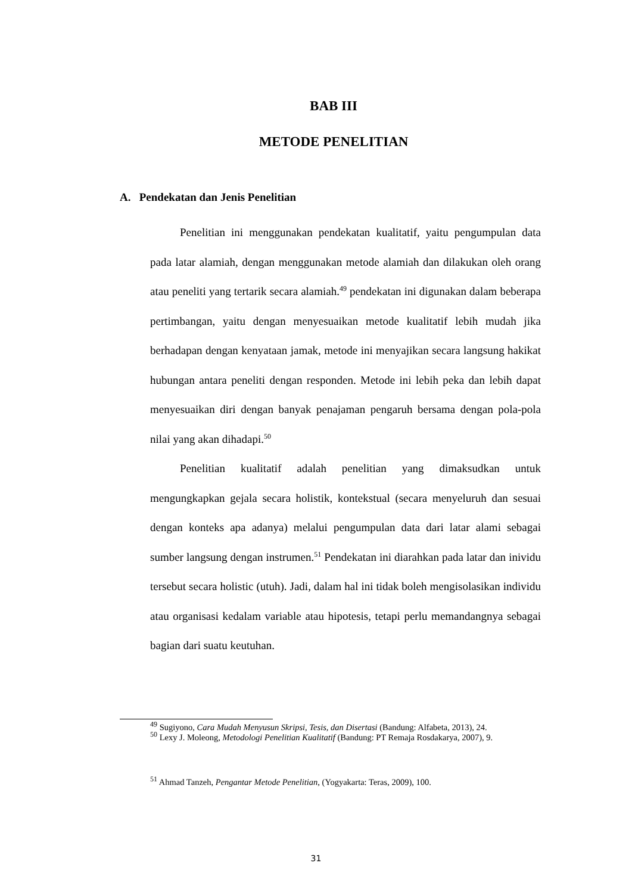BAB III
METODE PENELITIAN
A. Pendekatan dan Jenis Penelitian
Penelitian ini menggunakan pendekatan kualitatif, yaitu pengumpulan data pada latar alamiah, dengan menggunakan metode alamiah dan dilakukan oleh orang atau peneliti yang tertarik secara alamiah.<sup>49</sup> pendekatan ini digunakan dalam beberapa pertimbangan, yaitu dengan menyesuaikan metode kualitatif lebih mudah jika berhadapan dengan kenyataan jamak, metode ini menyajikan secara langsung hakikat hubungan antara peneliti dengan responden. Metode ini lebih peka dan lebih dapat menyesuaikan diri dengan banyak penajaman pengaruh bersama dengan pola-pola nilai yang akan dihadapi.<sup>50</sup>
Penelitian kualitatif adalah penelitian yang dimaksudkan untuk mengungkapkan gejala secara holistik, kontekstual (secara menyeluruh dan sesuai dengan konteks apa adanya) melalui pengumpulan data dari latar alami sebagai sumber langsung dengan instrumen.<sup>51</sup> Pendekatan ini diarahkan pada latar dan inividu tersebut secara holistic (utuh). Jadi, dalam hal ini tidak boleh mengisolasikan individu atau organisasi kedalam variable atau hipotesis, tetapi perlu memandangnya sebagai bagian dari suatu keutuhan.
<sup>49</sup> Sugiyono, Cara Mudah Menyusun Skripsi, Tesis, dan Disertasi (Bandung: Alfabeta, 2013), 24.
<sup>50</sup> Lexy J. Moleong, Metodologi Penelitian Kualitatif (Bandung: PT Remaja Rosdakarya, 2007), 9.
<sup>51</sup> Ahmad Tanzeh, Pengantar Metode Penelitian, (Yogyakarta: Teras, 2009), 100.
31